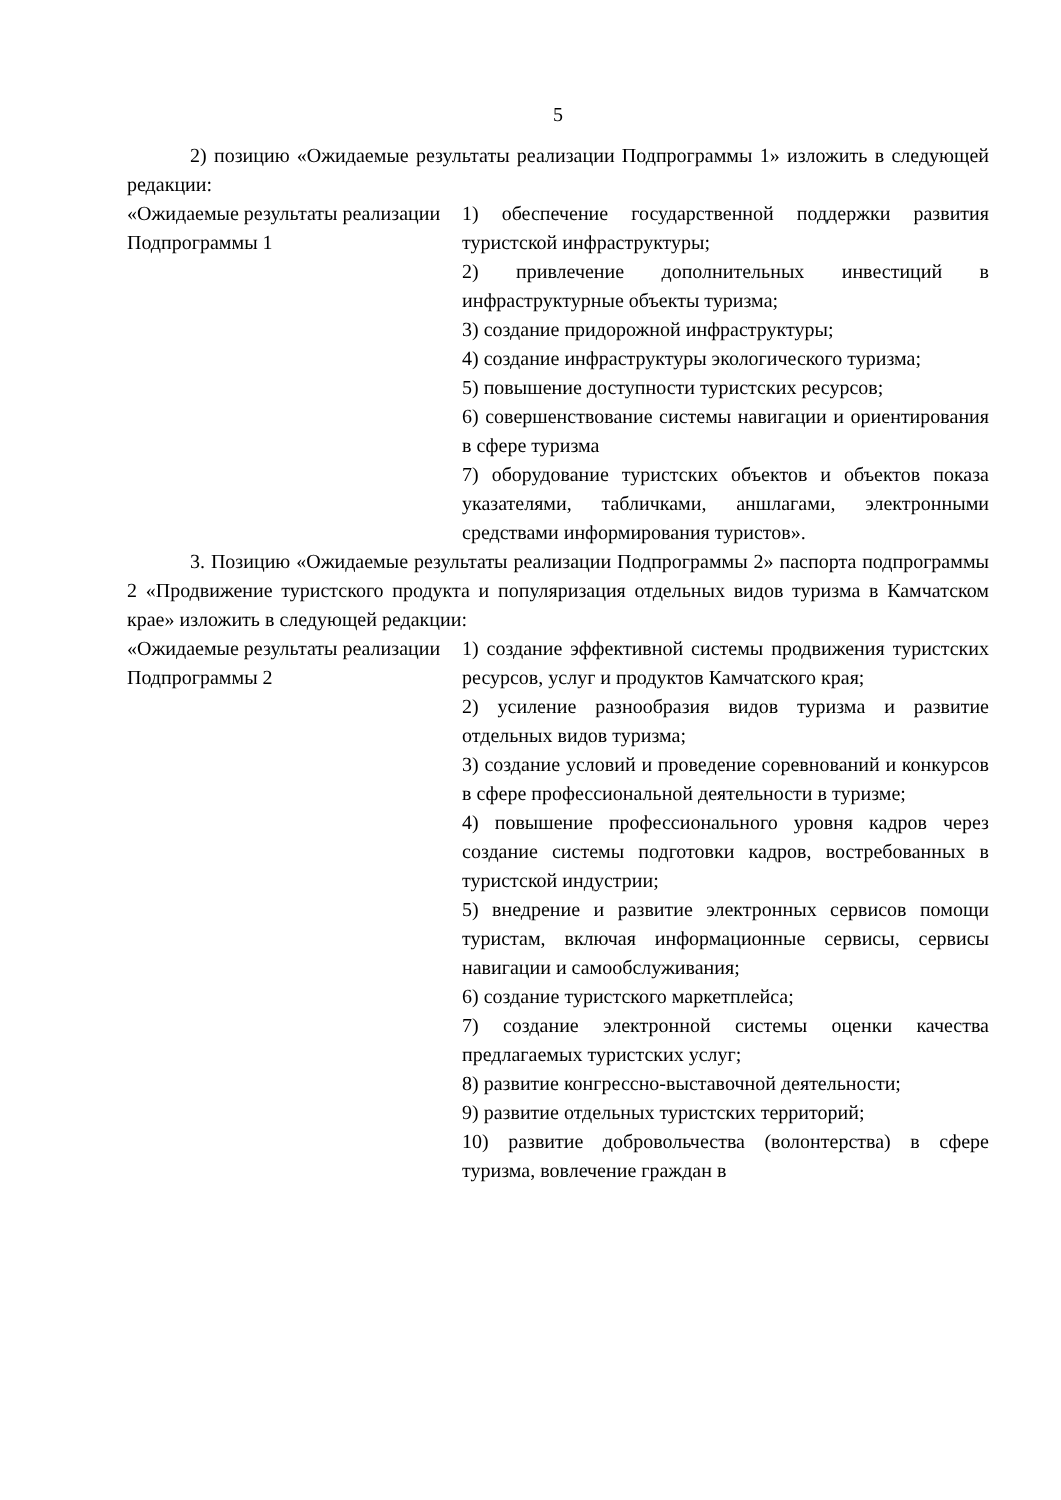5
2) позицию «Ожидаемые результаты реализации Подпрограммы 1» изложить в следующей редакции:
| «Ожидаемые результаты реализации Подпрограммы 1 | 1) обеспечение государственной поддержки развития туристской инфраструктуры; 2) привлечение дополнительных инвестиций в инфраструктурные объекты туризма; 3) создание придорожной инфраструктуры; 4) создание инфраструктуры экологического туризма; 5) повышение доступности туристских ресурсов; 6) совершенствование системы навигации и ориентирования в сфере туризма 7) оборудование туристских объектов и объектов показа указателями, табличками, аншлагами, электронными средствами информирования туристов». |
3. Позицию «Ожидаемые результаты реализации Подпрограммы 2» паспорта подпрограммы 2 «Продвижение туристского продукта и популяризация отдельных видов туризма в Камчатском крае» изложить в следующей редакции:
| «Ожидаемые результаты реализации Подпрограммы 2 | 1) создание эффективной системы продвижения туристских ресурсов, услуг и продуктов Камчатского края; 2) усиление разнообразия видов туризма и развитие отдельных видов туризма; 3) создание условий и проведение соревнований и конкурсов в сфере профессиональной деятельности в туризме; 4) повышение профессионального уровня кадров через создание системы подготовки кадров, востребованных в туристской индустрии; 5) внедрение и развитие электронных сервисов помощи туристам, включая информационные сервисы, сервисы навигации и самообслуживания; 6) создание туристского маркетплейса; 7) создание электронной системы оценки качества предлагаемых туристских услуг; 8) развитие конгрессно-выставочной деятельности; 9) развитие отдельных туристских территорий; 10) развитие добровольчества (волонтерства) в сфере туризма, вовлечение граждан в |